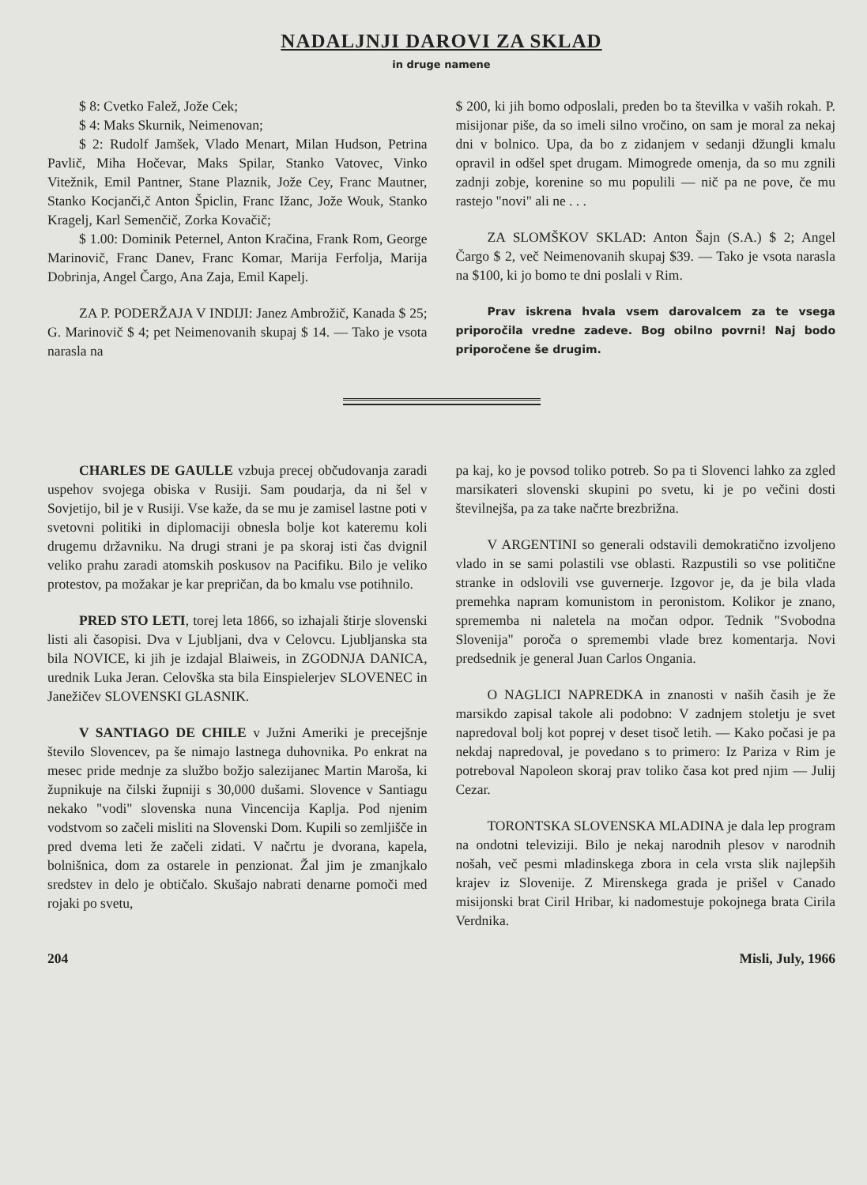NADALJNJI DAROVI ZA SKLAD
in druge namene
$ 8: Cvetko Falež, Jože Cek;
$ 4: Maks Skurnik, Neimenovan;
$ 2: Rudolf Jamšek, Vlado Menart, Milan Hudson, Petrina Pavlič, Miha Hočevar, Maks Spilar, Stanko Vatovec, Vinko Vitežnik, Emil Pantner, Stane Plaznik, Jože Cey, Franc Mautner, Stanko Kocjanči,č Anton Špiclin, Franc Ižanc, Jože Wouk, Stanko Kragelj, Karl Semenčič, Zorka Kovačič;
$ 1.00: Dominik Peternel, Anton Kračina, Frank Rom, George Marinovič, Franc Danev, Franc Komar, Marija Ferfolja, Marija Dobrinja, Angel Čargo, Ana Zaja, Emil Kapelj.
ZA P. PODERŽAJA V INDIJI: Janez Ambrožič, Kanada $ 25; G. Marinovič $ 4; pet Neimenovanih skupaj $ 14. — Tako je vsota narasla na
$ 200, ki jih bomo odposlali, preden bo ta številka v vaših rokah. P. misijonar piše, da so imeli silno vročino, on sam je moral za nekaj dni v bolnico. Upa, da bo z zidanjem v sedanji džungli kmalu opravil in odšel spet drugam. Mimogrede omenja, da so mu zgnili zadnji zobje, korenine so mu populili — nič pa ne pove, če mu rastejo "novi" ali ne . . .
ZA SLOMŠKOV SKLAD: Anton Šajn (S.A.) $ 2; Angel Čargo $ 2, več Neimenovanih skupaj $39. — Tako je vsota narasla na $100, ki jo bomo te dni poslali v Rim.
Prav iskrena hvala vsem darovalcem za te vsega priporočila vredne zadeve. Bog obilno povrni! Naj bodo priporočene še drugim.
CHARLES DE GAULLE vzbuja precej občudovanja zaradi uspehov svojega obiska v Rusiji. Sam poudarja, da ni šel v Sovjetijo, bil je v Rusiji. Vse kaže, da se mu je zamisel lastne poti v svetovni politiki in diplomaciji obnesla bolje kot kateremu koli drugemu državniku. Na drugi strani je pa skoraj isti čas dvignil veliko prahu zaradi atomskih poskusov na Pacifiku. Bilo je veliko protestov, pa možakar je kar prepričan, da bo kmalu vse potihnilo.
PRED STO LETI, torej leta 1866, so izhajali štirje slovenski listi ali časopisi. Dva v Ljubljani, dva v Celovcu. Ljubljanska sta bila NOVICE, ki jih je izdajal Blaiweis, in ZGODNJA DANICA, urednik Luka Jeran. Celovška sta bila Einspielerjev SLOVENEC in Janežičev SLOVENSKI GLASNIK.
V SANTIAGO DE CHILE v Južni Ameriki je precejšnje število Slovencev, pa še nimajo lastnega duhovnika. Po enkrat na mesec pride mednje za službo božjo salezijanec Martin Maroša, ki župnikuje na čilski župniji s 30,000 dušami. Slovence v Santiagu nekako "vodi" slovenska nuna Vincencija Kaplja. Pod njenim vodstvom so začeli misliti na Slovenski Dom. Kupili so zemljišče in pred dvema leti že začeli zidati. V načrtu je dvorana, kapela, bolnišnica, dom za ostarele in penzionat. Žal jim je zmanjkalo sredstev in delo je obtičalo. Skušajo nabrati denarne pomoči med rojaki po svetu,
pa kaj, ko je povsod toliko potreb. So pa ti Slovenci lahko za zgled marsikateri slovenski skupini po svetu, ki je po večini dosti številnejša, pa za take načrte brezbrižna.
V ARGENTINI so generali odstavili demokratično izvoljeno vlado in se sami polastili vse oblasti. Razpustili so vse politične stranke in odslovili vse guvernerje. Izgovor je, da je bila vlada premehka napram komunistom in peronistom. Kolikor je znano, sprememba ni naletela na močan odpor. Tednik "Svobodna Slovenija" poroča o spremembi vlade brez komentarja. Novi predsednik je general Juan Carlos Ongania.
O NAGLICI NAPREDKA in znanosti v naših časih je že marsikdo zapisal takole ali podobno: V zadnjem stoletju je svet napredoval bolj kot poprej v deset tisoč letih. — Kako počasi je pa nekdaj napredoval, je povedano s to primero: Iz Pariza v Rim je potreboval Napoleon skoraj prav toliko časa kot pred njim — Julij Cezar.
TORONTSKA SLOVENSKA MLADINA je dala lep program na ondotni televiziji. Bilo je nekaj narodnih plesov v narodnih nošah, več pesmi mladinskega zbora in cela vrsta slik najlepših krajev iz Slovenije. Z Mirenskega grada je prišel v Canado misijonski brat Ciril Hribar, ki nadomestuje pokojnega brata Cirila Verdnika.
204 Misli, July, 1966